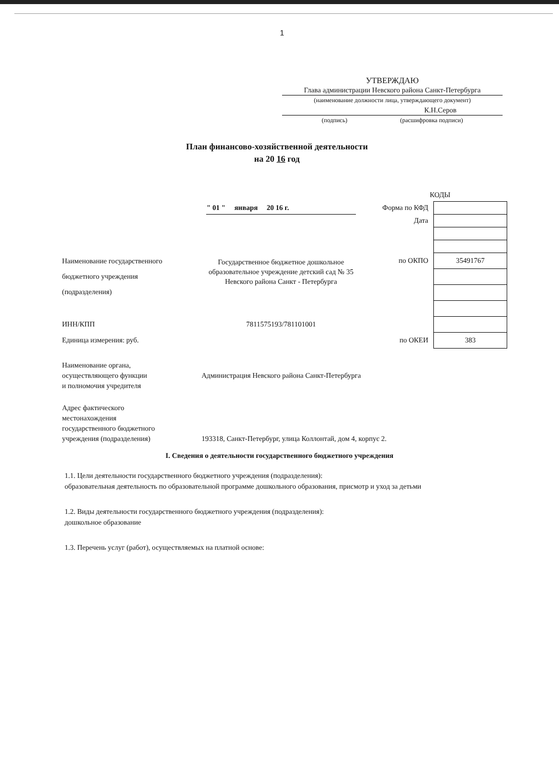1
УТВЕРЖДАЮ
Глава администрации Невского района Санкт-Петербурга
(наименование должности лица, утверждающего документ)
К.Н.Серов
(подпись) (расшифровка подписи)
План финансово-хозяйственной деятельности
на 20 16 год
КОДЫ
| | " 01 " января 20 16 г. | Форма по КФД | |
| | | Дата | |
| Наименование государственного бюджетного учреждения (подразделения) | Государственное бюджетное дошкольное образовательное учреждение детский сад № 35 Невского района Санкт - Петербурга | по ОКПО | 35491767 |
| ИНН/КПП | 7811575193/781101001 | | |
| Единица измерения: руб. | | по ОКЕИ | 383 |
| Наименование органа, осуществляющего функции и полномочия учредителя | Администрация Невского района Санкт-Петербурга |
| Адрес фактического местонахождения государственного бюджетного учреждения (подразделения) | 193318, Санкт-Петербург, улица Коллонтай, дом 4, корпус 2. |
I. Сведения о деятельности государственного бюджетного учреждения
1.1. Цели деятельности государственного бюджетного учреждения (подразделения):
образовательная деятельность по образовательной программе дошкольного образования, присмотр и уход за детьми
1.2. Виды деятельности государственного бюджетного учреждения (подразделения):
дошкольное образование
1.3. Перечень услуг (работ), осуществляемых на платной основе: